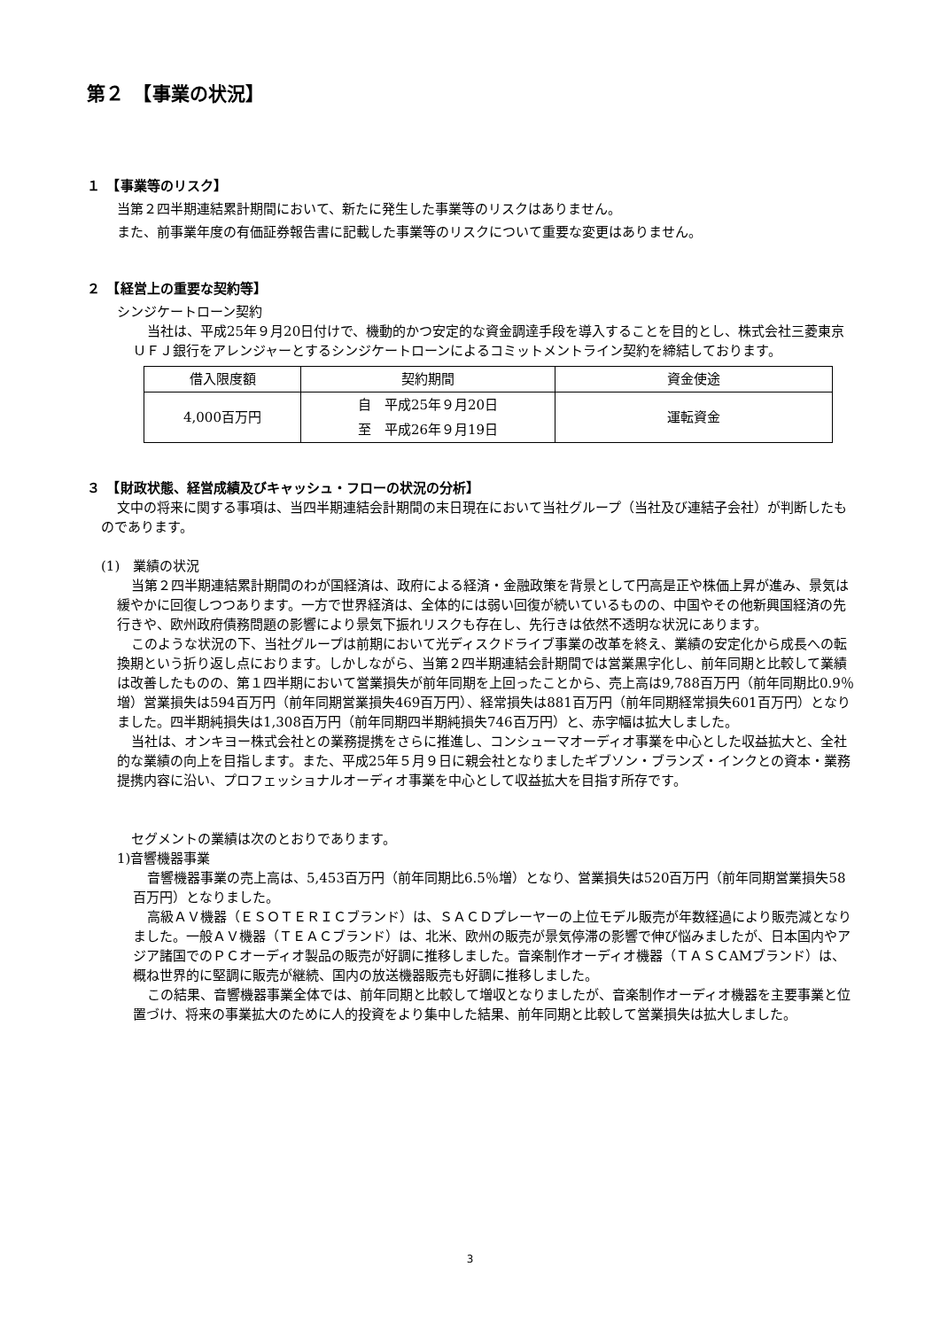第２　【事業の状況】
１　【事業等のリスク】
当第２四半期連結累計期間において、新たに発生した事業等のリスクはありません。
また、前事業年度の有価証券報告書に記載した事業等のリスクについて重要な変更はありません。
２　【経営上の重要な契約等】
シンジケートローン契約
当社は、平成25年９月20日付けで、機動的かつ安定的な資金調達手段を導入することを目的とし、株式会社三菱東京ＵＦＪ銀行をアレンジャーとするシンジケートローンによるコミットメントライン契約を締結しております。
| 借入限度額 | 契約期間 | 資金使途 |
| --- | --- | --- |
| 4,000百万円 | 自 平成25年９月20日 | 運転資金 |
| | 至 平成26年９月19日 | |
３　【財政状態、経営成績及びキャッシュ・フローの状況の分析】
文中の将来に関する事項は、当四半期連結会計期間の末日現在において当社グループ（当社及び連結子会社）が判断したものであります。
(1)　業績の状況
当第２四半期連結累計期間のわが国経済は、政府による経済・金融政策を背景として円高是正や株価上昇が進み、景気は緩やかに回復しつつあります。一方で世界経済は、全体的には弱い回復が続いているものの、中国やその他新興国経済の先行きや、欧州政府債務問題の影響により景気下振れリスクも存在し、先行きは依然不透明な状況にあります。
このような状況の下、当社グループは前期において光ディスクドライブ事業の改革を終え、業績の安定化から成長への転換期という折り返し点におります。しかしながら、当第２四半期連結会計期間では営業黒字化し、前年同期と比較して業績は改善したものの、第１四半期において営業損失が前年同期を上回ったことから、売上高は9,788百万円（前年同期比0.9％増）営業損失は594百万円（前年同期営業損失469百万円）、経常損失は881百万円（前年同期経常損失601百万円）となりました。四半期純損失は1,308百万円（前年同期四半期純損失746百万円）と、赤字幅は拡大しました。
当社は、オンキヨー株式会社との業務提携をさらに推進し、コンシューマオーディオ事業を中心とした収益拡大と、全社的な業績の向上を目指します。また、平成25年５月９日に親会社となりましたギブソン・ブランズ・インクとの資本・業務提携内容に沿い、プロフェッショナルオーディオ事業を中心として収益拡大を目指す所存です。
セグメントの業績は次のとおりであります。
1)音響機器事業
音響機器事業の売上高は、5,453百万円（前年同期比6.5％増）となり、営業損失は520百万円（前年同期営業損失58百万円）となりました。
高級ＡＶ機器（ＥＳＯＴＥＲＩＣブランド）は、ＳＡＣＤプレーヤーの上位モデル販売が年数経過により販売減となりました。一般ＡＶ機器（ＴＥＡＣブランド）は、北米、欧州の販売が景気停滞の影響で伸び悩みましたが、日本国内やアジア諸国でのＰＣオーディオ製品の販売が好調に推移しました。音楽制作オーディオ機器（ＴＡＳＣAMブランド）は、概ね世界的に堅調に販売が継続、国内の放送機器販売も好調に推移しました。
この結果、音響機器事業全体では、前年同期と比較して増収となりましたが、音楽制作オーディオ機器を主要事業と位置づけ、将来の事業拡大のために人的投資をより集中した結果、前年同期と比較して営業損失は拡大しました。
3